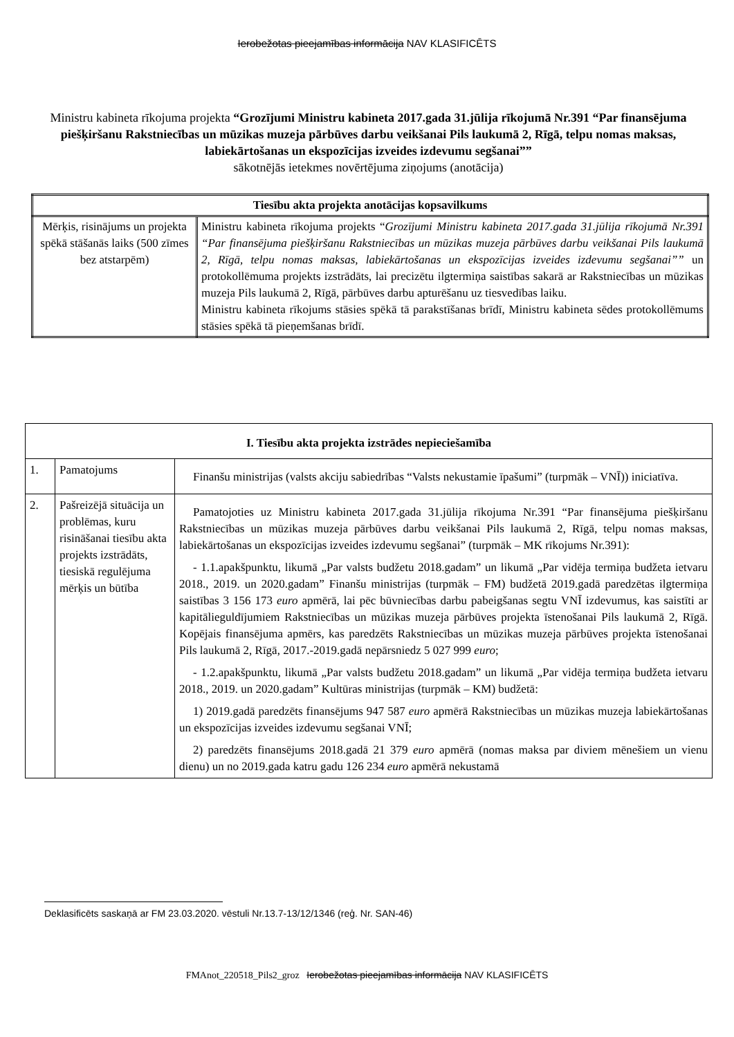Ierobežotas pieejamības informācija NAV KLASIFICĒTS
Ministru kabineta rīkojuma projekta “Grozījumi Ministru kabineta 2017.gada 31.jūlija rīkojumā Nr.391 “Par finansējuma piešķiršanu Rakstniecības un mūzikas muzeja pārbūves darbu veikšanai Pils laukumā 2, Rīgā, telpu nomas maksas, labiekārtošanas un ekspozīcijas izveides izdevumu segšanai””
sākotnējās ietekmes novērtējuma ziņojums (anotācija)
| Tiesību akta projekta anotācijas kopsavilkums | |
| --- | --- |
| Mērķis, risinājums un projekta spēkā stāšanās laiks (500 zīmes bez atstarpēm) | Ministru kabineta rīkojuma projekts “ Grozījumi Ministru kabineta 2017.gada 31.jūlija rīkojumā Nr.391 “Par finansējuma piešķiršanu Rakstniecības un mūzikas muzeja pārbūves darbu veikšanai Pils laukumā 2, Rīgā, telpu nomas maksas, labiekārtošanas un ekspozīcijas izveides izdevumu segšanai”” un protokollēmuma projekts izstrādāts, lai precizētu ilgtermiņa saistības sakarā ar Rakstniecības un mūzikas muzeja Pils laukumā 2, Rīgā, pārbūves darbu apturēšanu uz tiesvedības laiku. Ministru kabineta rīkojums stāsies spēkā tā parakstīšanas brīdī, Ministru kabineta sēdes protokollēmums stāsies spēkā tā pieņemšanas brīdī. |
| I. Tiesību akta projekta izstrādes nepieciešamība | | |
| --- | --- | --- |
| 1. | Pamatojums | Finanšu ministrijas (valsts akciju sabiedrības “Valsts nekustamie īpašumi” (turpmāk – VNĪ)) iniciatīva. |
| 2. | Pašreizējā situācija un problēmas, kuru risināšanai tiesību akta projekts izstrādāts, tiesiskā regulējuma mērķis un būtība | Pamatojoties uz Ministru kabineta 2017.gada 31.jūlija rīkojuma Nr.391 “Par finansējuma piešķiršanu Rakstniecības un mūzikas muzeja pārbūves darbu veikšanai Pils laukumā 2, Rīgā, telpu nomas maksas, labiekārtošanas un ekspozīcijas izveides izdevumu segšanai” (turpmāk – MK rīkojums Nr.391): - 1.1.apakšpunktu, likumā „Par valsts budžetu 2018.gadam” un likumā „Par vidēja termiņa budžeta ietvaru 2018., 2019. un 2020.gadam” Finanšu ministrijas (turpmāk – FM) budžetā 2019.gadā paredzētas ilgtermiņa saistības 3 156 173 euro apmērā, lai pēc būvniecības darbu pabeigšanas segtu VNĪ izdevumus, kas saistīti ar kapitālieguldījumiem Rakstniecības un mūzikas muzeja pārbūves projekta īstenošanai Pils laukumā 2, Rīgā. Kopējais finansējuma apmērs, kas paredzēts Rakstniecības un mūzikas muzeja pārbūves projekta īstenošanai Pils laukumā 2, Rīgā, 2017.-2019.gadā nepārsniedz 5 027 999 euro ; - 1.2.apakšpunktu, likumā „Par valsts budžetu 2018.gadam” un likumā „Par vidēja termiņa budžeta ietvaru 2018., 2019. un 2020.gadam” Kultūras ministrijas (turpmāk – KM) budžetā: 1) 2019.gadā paredzēts finansējums 947 587 euro apmērā Rakstniecības un mūzikas muzeja labiekārtošanas un ekspozīcijas izveides izdevumu segšanai VNĪ; 2) paredzēts finansējums 2018.gadā 21 379 euro apmērā (nomas maksa par diviem mēnešiem un vienu dienu) un no 2019.gada katru gadu 126 234 euro apmērā nekustamā |
Deklasificēts saskaņā ar FM 23.03.2020. vēstuli Nr.13.7-13/12/1346 (reģ. Nr. SAN-46)
FMAnot_220518_Pils2_groz Ierobežotas pieejamības informācija NAV KLASIFICĒTS